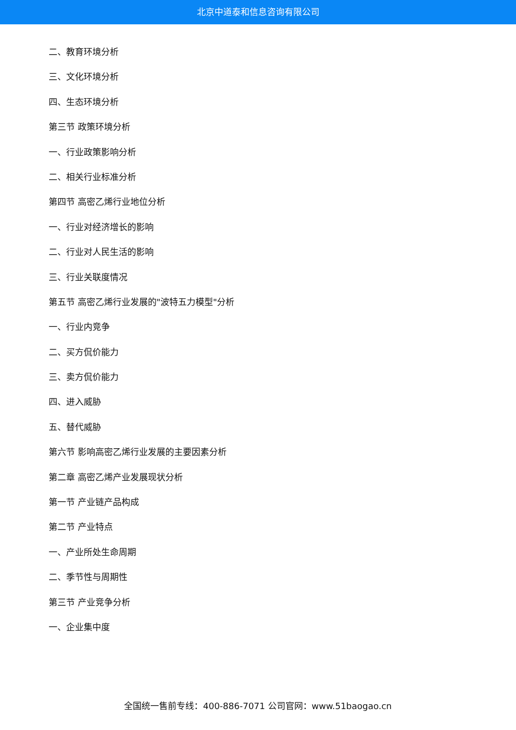北京中道泰和信息咨询有限公司
二、教育环境分析
三、文化环境分析
四、生态环境分析
第三节 政策环境分析
一、行业政策影响分析
二、相关行业标准分析
第四节 高密乙烯行业地位分析
一、行业对经济增长的影响
二、行业对人民生活的影响
三、行业关联度情况
第五节 高密乙烯行业发展的"波特五力模型"分析
一、行业内竞争
二、买方侃价能力
三、卖方侃价能力
四、进入威胁
五、替代威胁
第六节 影响高密乙烯行业发展的主要因素分析
第二章 高密乙烯产业发展现状分析
第一节 产业链产品构成
第二节 产业特点
一、产业所处生命周期
二、季节性与周期性
第三节 产业竞争分析
一、企业集中度
全国统一售前专线：400-886-7071 公司官网：www.51baogao.cn